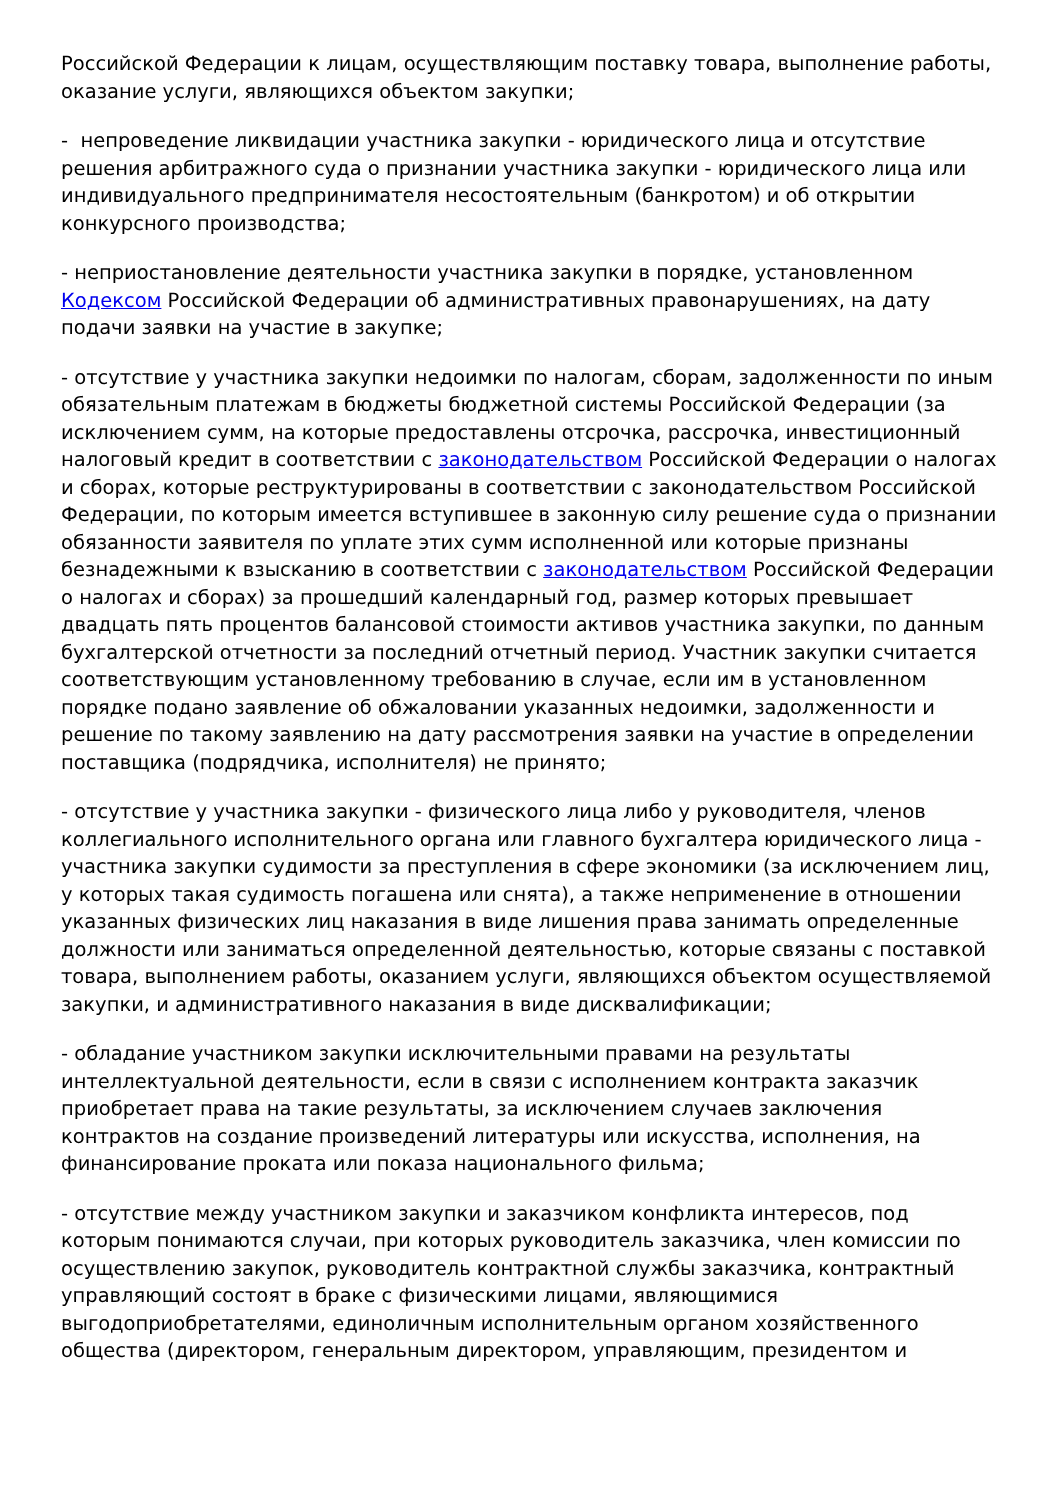Российской Федерации к лицам, осуществляющим поставку товара, выполнение работы, оказание услуги, являющихся объектом закупки;
- непроведение ликвидации участника закупки - юридического лица и отсутствие решения арбитражного суда о признании участника закупки - юридического лица или индивидуального предпринимателя несостоятельным (банкротом) и об открытии конкурсного производства;
- неприостановление деятельности участника закупки в порядке, установленном Кодексом Российской Федерации об административных правонарушениях, на дату подачи заявки на участие в закупке;
- отсутствие у участника закупки недоимки по налогам, сборам, задолженности по иным обязательным платежам в бюджеты бюджетной системы Российской Федерации (за исключением сумм, на которые предоставлены отсрочка, рассрочка, инвестиционный налоговый кредит в соответствии с законодательством Российской Федерации о налогах и сборах, которые реструктурированы в соответствии с законодательством Российской Федерации, по которым имеется вступившее в законную силу решение суда о признании обязанности заявителя по уплате этих сумм исполненной или которые признаны безнадежными к взысканию в соответствии с законодательством Российской Федерации о налогах и сборах) за прошедший календарный год, размер которых превышает двадцать пять процентов балансовой стоимости активов участника закупки, по данным бухгалтерской отчетности за последний отчетный период. Участник закупки считается соответствующим установленному требованию в случае, если им в установленном порядке подано заявление об обжаловании указанных недоимки, задолженности и решение по такому заявлению на дату рассмотрения заявки на участие в определении поставщика (подрядчика, исполнителя) не принято;
- отсутствие у участника закупки - физического лица либо у руководителя, членов коллегиального исполнительного органа или главного бухгалтера юридического лица - участника закупки судимости за преступления в сфере экономики (за исключением лиц, у которых такая судимость погашена или снята), а также неприменение в отношении указанных физических лиц наказания в виде лишения права занимать определенные должности или заниматься определенной деятельностью, которые связаны с поставкой товара, выполнением работы, оказанием услуги, являющихся объектом осуществляемой закупки, и административного наказания в виде дисквалификации;
- обладание участником закупки исключительными правами на результаты интеллектуальной деятельности, если в связи с исполнением контракта заказчик приобретает права на такие результаты, за исключением случаев заключения контрактов на создание произведений литературы или искусства, исполнения, на финансирование проката или показа национального фильма;
- отсутствие между участником закупки и заказчиком конфликта интересов, под которым понимаются случаи, при которых руководитель заказчика, член комиссии по осуществлению закупок, руководитель контрактной службы заказчика, контрактный управляющий состоят в браке с физическими лицами, являющимися выгодоприобретателями, единоличным исполнительным органом хозяйственного общества (директором, генеральным директором, управляющим, президентом и